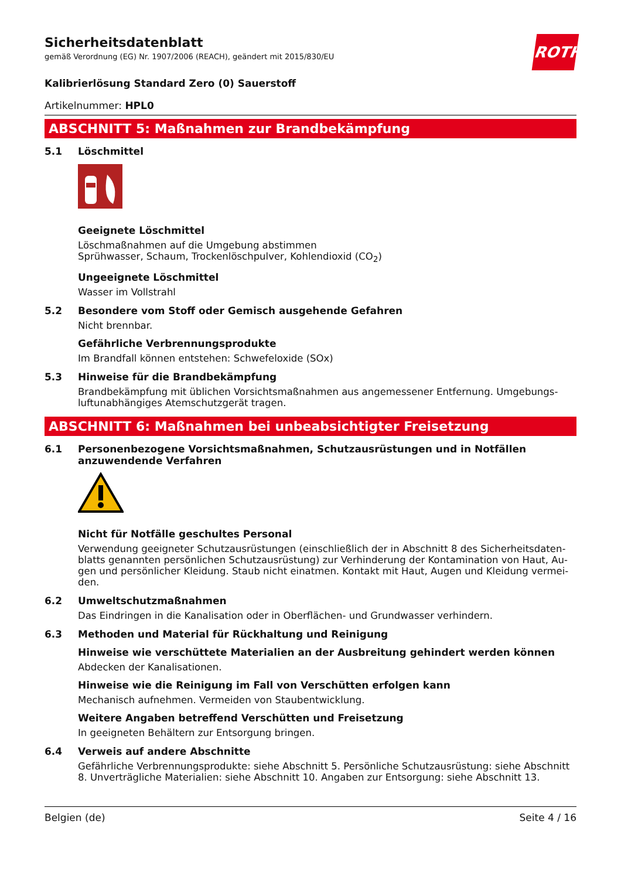ROTH
Sicherheitsdatenblatt
gemäß Verordnung (EG) Nr. 1907/2006 (REACH), geändert mit 2015/830/EU
Kalibrierlösung Standard Zero (0) Sauerstoff
Artikelnummer: HPL0
ABSCHNITT 5: Maßnahmen zur Brandbekämpfung
5.1 Löschmittel
Geeignete Löschmittel
Löschmaßnahmen auf die Umgebung abstimmen
Sprühwasser, Schaum, Trockenlöschpulver, Kohlendioxid (CO<sub>2</sub>)
Ungeeignete Löschmittel
Wasser im Vollstrahl
5.2 Besondere vom Stoff oder Gemisch ausgehende Gefahren
Nicht brennbar.
Gefährliche Verbrennungsprodukte
Im Brandfall können entstehen: Schwefeloxide (SOx)
5.3 Hinweise für die Brandbekämpfung
Brandbekämpfung mit üblichen Vorsichtsmaßnahmen aus angemessener Entfernung. Umgebungs­luftunabhängiges Atemschutzgerät tragen.
ABSCHNITT 6: Maßnahmen bei unbeabsichtigter Freisetzung
6.1 Personenbezogene Vorsichtsmaßnahmen, Schutzausrüstungen und in Notfällen anzuwendende Verfahren
Nicht für Notfälle geschultes Personal
Verwendung geeigneter Schutzausrüstungen (einschließlich der in Abschnitt 8 des Sicherheitsdaten­blatts genannten persönlichen Schutzausrüstung) zur Verhinderung der Kontamination von Haut, Au­gen und persönlicher Kleidung. Staub nicht einatmen. Kontakt mit Haut, Augen und Kleidung vermei­den.
6.2 Umweltschutzmaßnahmen
Das Eindringen in die Kanalisation oder in Oberflächen- und Grundwasser verhindern.
6.3 Methoden und Material für Rückhaltung und Reinigung
Hinweise wie verschüttete Materialien an der Ausbreitung gehindert werden können
Abdecken der Kanalisationen.
Hinweise wie die Reinigung im Fall von Verschütten erfolgen kann
Mechanisch aufnehmen. Vermeiden von Staubentwicklung.
Weitere Angaben betreffend Verschütten und Freisetzung
In geeigneten Behältern zur Entsorgung bringen.
6.4 Verweis auf andere Abschnitte
Gefährliche Verbrennungsprodukte: siehe Abschnitt 5. Persönliche Schutzausrüstung: siehe Ab­schnitt 8. Unverträgliche Materialien: siehe Abschnitt 10. Angaben zur Entsorgung: siehe Abschnitt 13.
Belgien (de) Seite 4 / 16